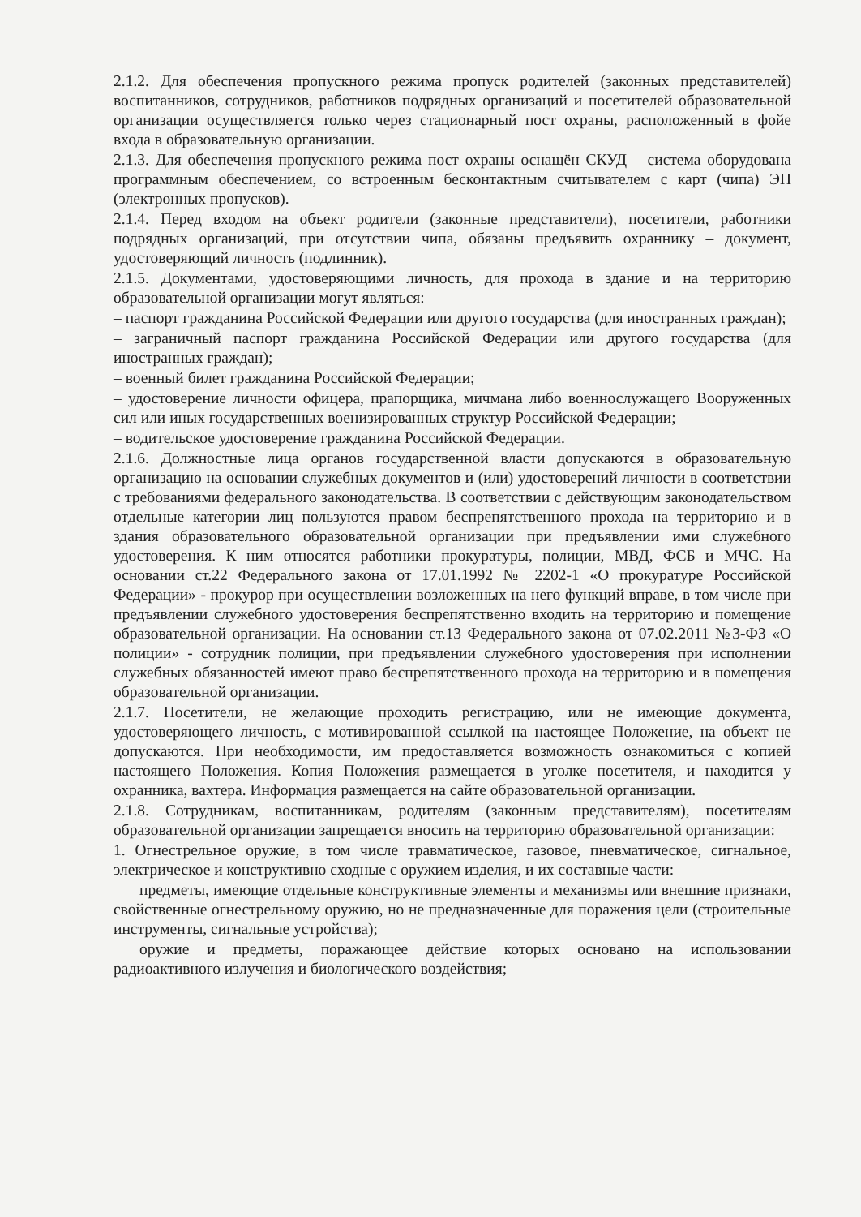2.1.2. Для обеспечения пропускного режима пропуск родителей (законных представителей) воспитанников, сотрудников, работников подрядных организаций и посетителей образовательной организации осуществляется только через стационарный пост охраны, расположенный в фойе входа в образовательную организации.
2.1.3. Для обеспечения пропускного режима пост охраны оснащён СКУД – система оборудована программным обеспечением, со встроенным бесконтактным считывателем с карт (чипа) ЭП (электронных пропусков).
2.1.4. Перед входом на объект родители (законные представители), посетители, работники подрядных организаций, при отсутствии чипа, обязаны предъявить охраннику – документ, удостоверяющий личность (подлинник).
2.1.5. Документами, удостоверяющими личность, для прохода в здание и на территорию образовательной организации могут являться:
– паспорт гражданина Российской Федерации или другого государства (для иностранных граждан);
– заграничный паспорт гражданина Российской Федерации или другого государства (для иностранных граждан);
– военный билет гражданина Российской Федерации;
– удостоверение личности офицера, прапорщика, мичмана либо военнослужащего Вооруженных сил или иных государственных военизированных структур Российской Федерации;
– водительское удостоверение гражданина Российской Федерации.
2.1.6. Должностные лица органов государственной власти допускаются в образовательную организацию на основании служебных документов и (или) удостоверений личности в соответствии с требованиями федерального законодательства. В соответствии с действующим законодательством отдельные категории лиц пользуются правом беспрепятственного прохода на территорию и в здания образовательного образовательной организации при предъявлении ими служебного удостоверения. К ним относятся работники прокуратуры, полиции, МВД, ФСБ и МЧС. На основании ст.22 Федерального закона от 17.01.1992 № 2202-1 «О прокуратуре Российской Федерации» - прокурор при осуществлении возложенных на него функций вправе, в том числе при предъявлении служебного удостоверения беспрепятственно входить на территорию и помещение образовательной организации. На основании ст.13 Федерального закона от 07.02.2011 №3-ФЗ «О полиции» - сотрудник полиции, при предъявлении служебного удостоверения при исполнении служебных обязанностей имеют право беспрепятственного прохода на территорию и в помещения образовательной организации.
2.1.7. Посетители, не желающие проходить регистрацию, или не имеющие документа, удостоверяющего личность, с мотивированной ссылкой на настоящее Положение, на объект не допускаются. При необходимости, им предоставляется возможность ознакомиться с копией настоящего Положения. Копия Положения размещается в уголке посетителя, и находится у охранника, вахтера. Информация размещается на сайте образовательной организации.
2.1.8. Сотрудникам, воспитанникам, родителям (законным представителям), посетителям образовательной организации запрещается вносить на территорию образовательной организации:
1. Огнестрельное оружие, в том числе травматическое, газовое, пневматическое, сигнальное, электрическое и конструктивно сходные с оружием изделия, и их составные части:
предметы, имеющие отдельные конструктивные элементы и механизмы или внешние признаки, свойственные огнестрельному оружию, но не предназначенные для поражения цели (строительные инструменты, сигнальные устройства);
оружие и предметы, поражающее действие которых основано на использовании радиоактивного излучения и биологического воздействия;